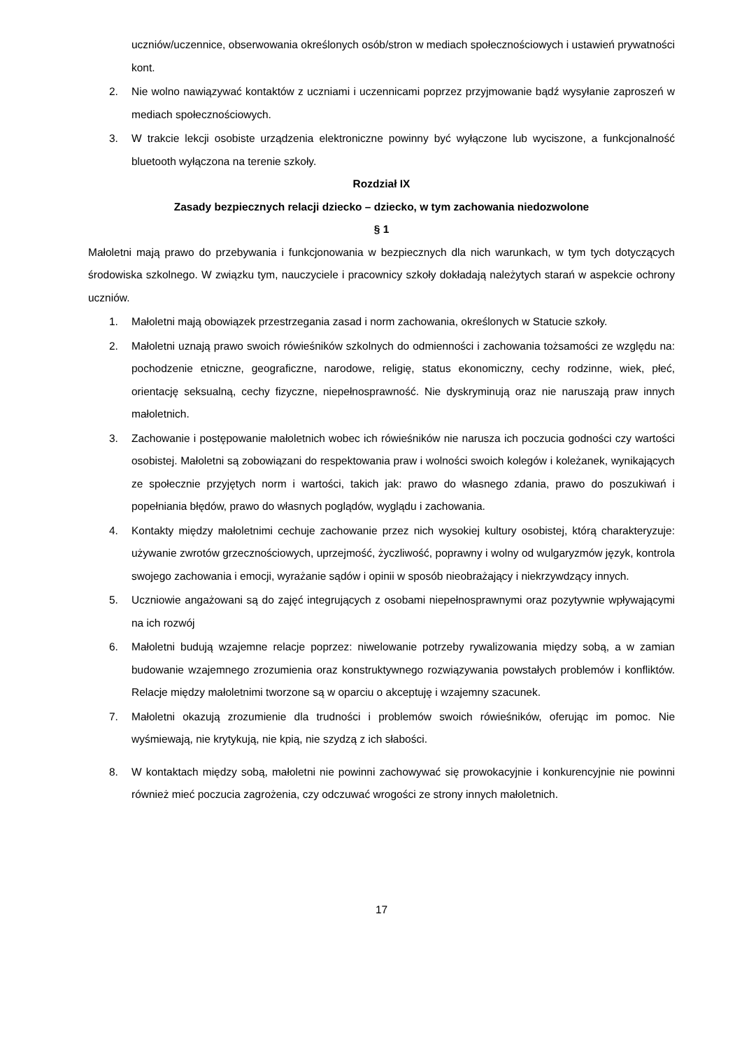uczniów/uczennice, obserwowania określonych osób/stron w mediach społecznościowych i ustawień prywatności kont.
2. Nie wolno nawiązywać kontaktów z uczniami i uczennicami poprzez przyjmowanie bądź wysyłanie zaproszeń w mediach społecznościowych.
3. W trakcie lekcji osobiste urządzenia elektroniczne powinny być wyłączone lub wyciszone, a funkcjonalność bluetooth wyłączona na terenie szkoły.
Rozdział IX
Zasady bezpiecznych relacji dziecko – dziecko, w tym zachowania niedozwolone
§ 1
Małoletni mają prawo do przebywania i funkcjonowania w bezpiecznych dla nich warunkach, w tym tych dotyczących środowiska szkolnego. W związku tym, nauczyciele i pracownicy szkoły dokładają należytych starań w aspekcie ochrony uczniów.
1. Małoletni mają obowiązek przestrzegania zasad i norm zachowania, określonych w Statucie szkoły.
2. Małoletni uznają prawo swoich rówieśników szkolnych do odmienności i zachowania tożsamości ze względu na: pochodzenie etniczne, geograficzne, narodowe, religię, status ekonomiczny, cechy rodzinne, wiek, płeć, orientację seksualną, cechy fizyczne, niepełnosprawność. Nie dyskryminują oraz nie naruszają praw innych małoletnich.
3. Zachowanie i postępowanie małoletnich wobec ich rówieśników nie narusza ich poczucia godności czy wartości osobistej. Małoletni są zobowiązani do respektowania praw i wolności swoich kolegów i koleżanek, wynikających ze społecznie przyjętych norm i wartości, takich jak: prawo do własnego zdania, prawo do poszukiwań i popełniania błędów, prawo do własnych poglądów, wyglądu i zachowania.
4. Kontakty między małoletnimi cechuje zachowanie przez nich wysokiej kultury osobistej, którą charakteryzuje: używanie zwrotów grzecznościowych, uprzejmość, życzliwość, poprawny i wolny od wulgaryzmów język, kontrola swojego zachowania i emocji, wyrażanie sądów i opinii w sposób nieobrażający i niekrzywdzący innych.
5. Uczniowie angażowani są do zajęć integrujących z osobami niepełnosprawnymi oraz pozytywnie wpływającymi na ich rozwój
6. Małoletni budują wzajemne relacje poprzez: niwelowanie potrzeby rywalizowania między sobą, a w zamian budowanie wzajemnego zrozumienia oraz konstruktywnego rozwiązywania powstałych problemów i konfliktów. Relacje między małoletnimi tworzone są w oparciu o akceptuję i wzajemny szacunek.
7. Małoletni okazują zrozumienie dla trudności i problemów swoich rówieśników, oferując im pomoc. Nie wyśmiewają, nie krytykują, nie kpią, nie szydzą z ich słabości.
8. W kontaktach między sobą, małoletni nie powinni zachowywać się prowokacyjnie i konkurencyjnie nie powinni również mieć poczucia zagrożenia, czy odczuwać wrogości ze strony innych małoletnich.
17